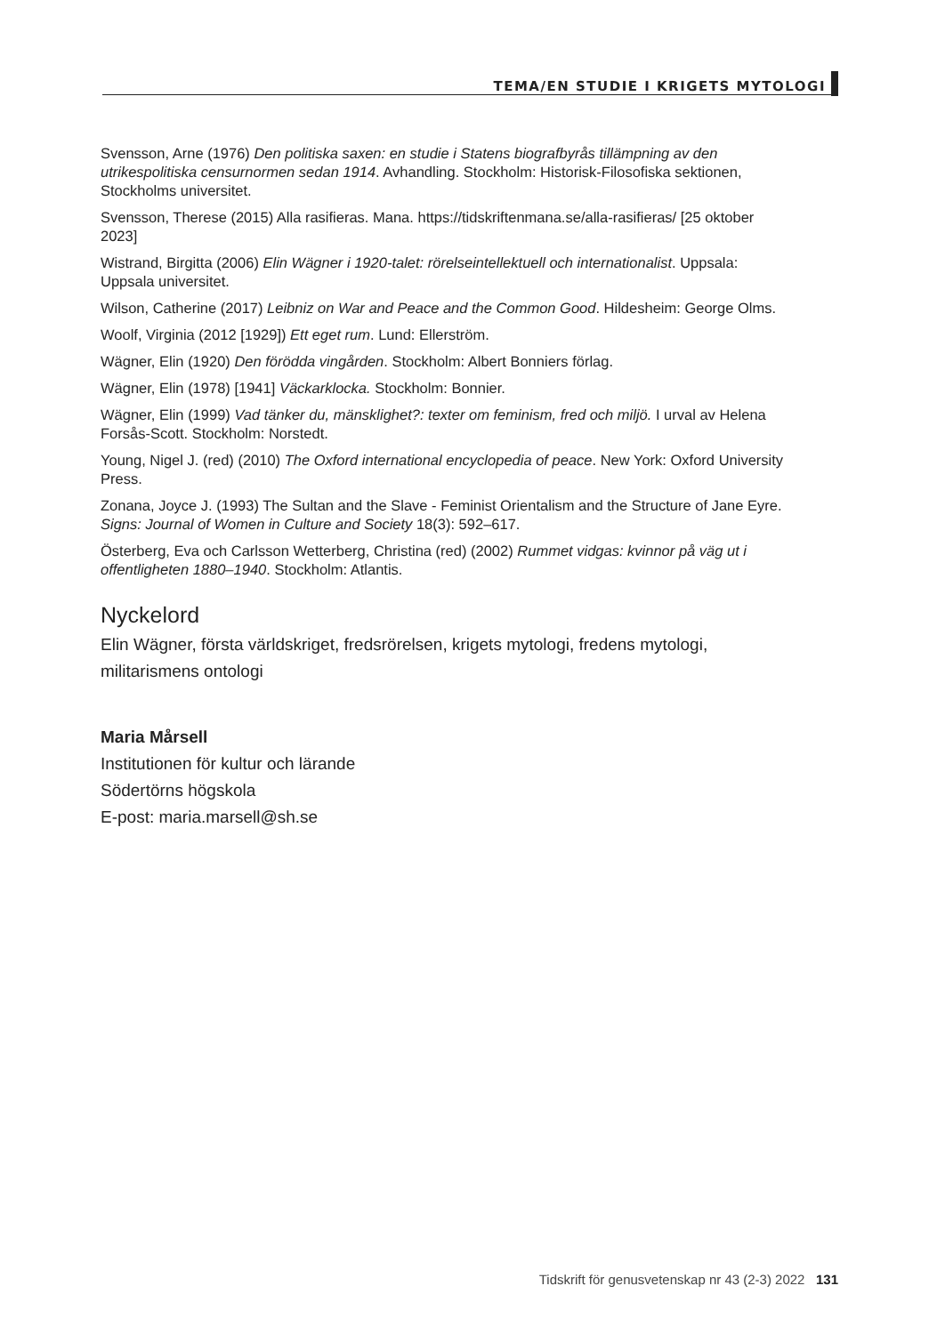TEMA/EN STUDIE I KRIGETS MYTOLOGI
Svensson, Arne (1976) Den politiska saxen: en studie i Statens biografbyrås tillämpning av den utrikespolitiska censurnormen sedan 1914. Avhandling. Stockholm: Historisk-Filosofiska sektionen, Stockholms universitet.
Svensson, Therese (2015) Alla rasifieras. Mana. https://tidskriftenmana.se/alla-rasifieras/ [25 oktober 2023]
Wistrand, Birgitta (2006) Elin Wägner i 1920-talet: rörelseintellektuell och internationalist. Uppsala: Uppsala universitet.
Wilson, Catherine (2017) Leibniz on War and Peace and the Common Good. Hildesheim: George Olms.
Woolf, Virginia (2012 [1929]) Ett eget rum. Lund: Ellerström.
Wägner, Elin (1920) Den förödda vingården. Stockholm: Albert Bonniers förlag.
Wägner, Elin (1978) [1941] Väckarklocka. Stockholm: Bonnier.
Wägner, Elin (1999) Vad tänker du, mänsklighet?: texter om feminism, fred och miljö. I urval av Helena Forsås-Scott. Stockholm: Norstedt.
Young, Nigel J. (red) (2010) The Oxford international encyclopedia of peace. New York: Oxford University Press.
Zonana, Joyce J. (1993) The Sultan and the Slave - Feminist Orientalism and the Structure of Jane Eyre. Signs: Journal of Women in Culture and Society 18(3): 592–617.
Österberg, Eva och Carlsson Wetterberg, Christina (red) (2002) Rummet vidgas: kvinnor på väg ut i offentligheten 1880–1940. Stockholm: Atlantis.
Nyckelord
Elin Wägner, första världskriget, fredsrörelsen, krigets mytologi, fredens mytologi, militarismens ontologi
Maria Mårsell
Institutionen för kultur och lärande
Södertörns högskola
E-post: maria.marsell@sh.se
Tidskrift för genusvetenskap nr 43 (2-3) 2022 131